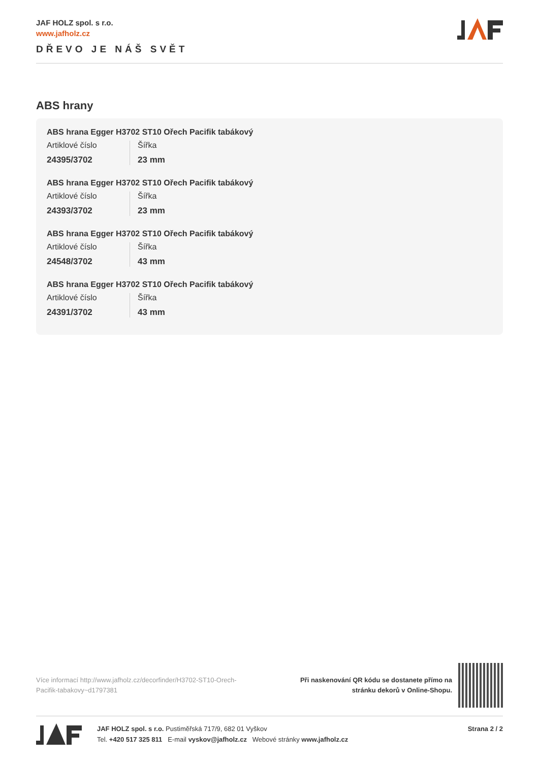JAF HOLZ spol. s r.o.
www.jafholz.cz
DŘEVO JE NÁŠ SVĚT
ABS hrany
ABS hrana Egger H3702 ST10 Ořech Pacifik tabákový
Artiklové číslo
24395/3702
Šířka
23 mm
ABS hrana Egger H3702 ST10 Ořech Pacifik tabákový
Artiklové číslo
24393/3702
Šířka
23 mm
ABS hrana Egger H3702 ST10 Ořech Pacifik tabákový
Artiklové číslo
24548/3702
Šířka
43 mm
ABS hrana Egger H3702 ST10 Ořech Pacifik tabákový
Artiklové číslo
24391/3702
Šířka
43 mm
Více informací http://www.jafholz.cz/decorfinder/H3702-ST10-Orech-Pacifik-tabakovy~d1797381
Při naskenování QR kódu se dostanete přímo na
stránku dekorů v Online-Shopu.
JAF HOLZ spol. s r.o. Pustiměřská 717/9, 682 01 Vyškov
Tel. +420 517 325 811 E-mail vyskov@jafholz.cz Webové stránky www.jafholz.cz
Strana 2 / 2